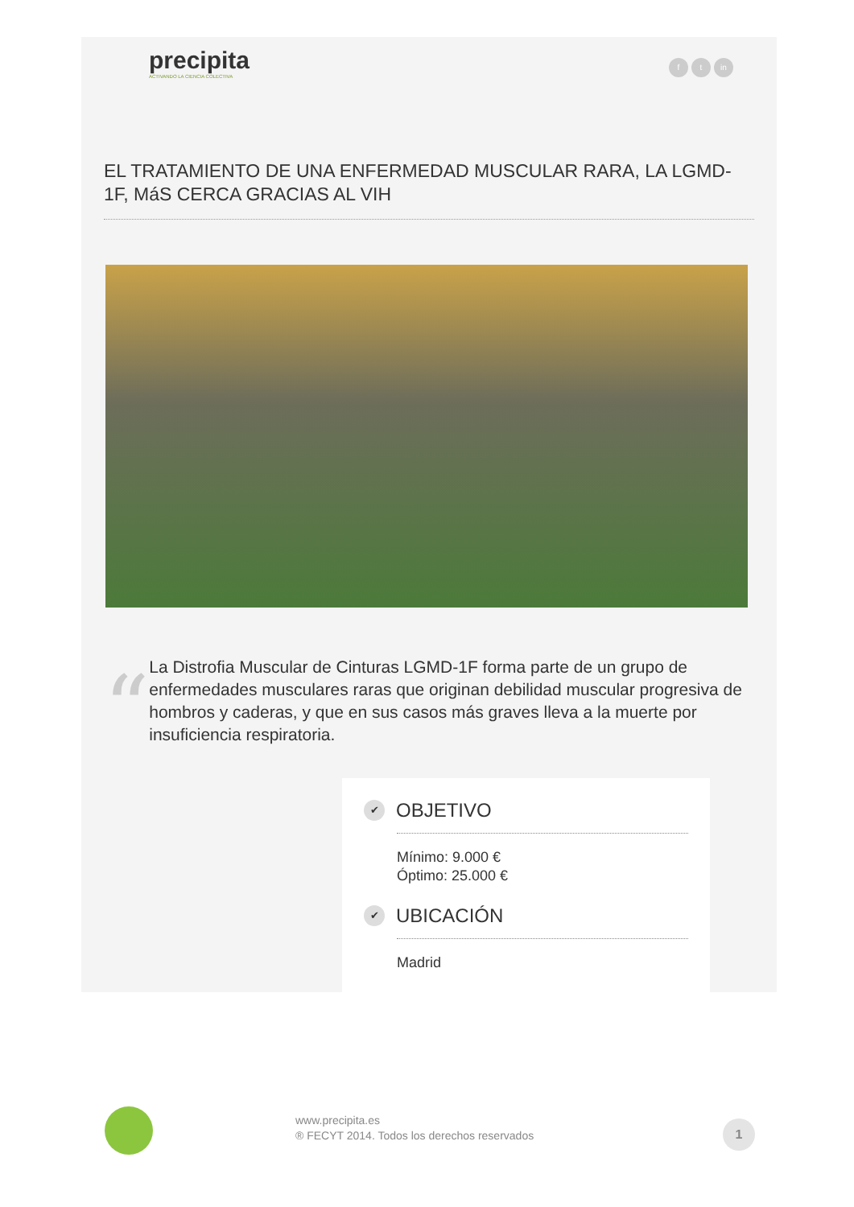precipita
ACTIVANDO LA CIENCIA COLECTIVA
ft in
EL TRATAMIENTO DE UNA ENFERMEDAD MUSCULAR RARA, LA LGMD-1F, MáS CERCA GRACIAS AL VIH
“
La Distrofia Muscular de Cinturas LGMD-1F forma parte de un grupo de enfermedades musculares raras que originan debilidad muscular progresiva de hombros y caderas, y que en sus casos más graves lleva a la muerte por insuficiencia respiratoria.
✔ OBJETIVO
Mínimo: 9.000 €
Óptimo: 25.000 €
✔ UBICACIÓN
Madrid
www.precipita.es
® FECYT 2014. Todos los derechos reservados
1